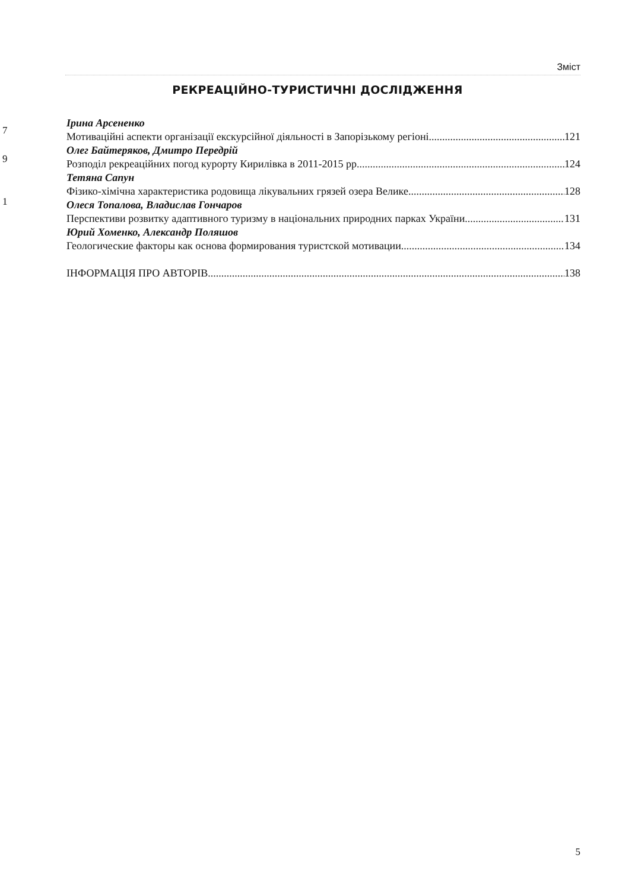Зміст
РЕКРЕАЦІЙНО-ТУРИСТИЧНІ ДОСЛІДЖЕННЯ
Ірина Арсененко
Мотиваційні аспекти організації екскурсійної діяльності в Запорізькому регіоні 121
Олег Байтеряков, Дмитро Передрій
Розподіл рекреаційних погод курорту Кирилівка в 2011-2015 рр. 124
Тетяна Сапун
Фізико-хімічна характеристика родовища лікувальних грязей озера Велике 128
Олеся Топалова, Владислав Гончаров
Перспективи розвитку адаптивного туризму в національних природних парках України 131
Юрий Хоменко, Александр Поляшов
Геологические факторы как основа формирования туристской мотивации 134
ІНФОРМАЦІЯ ПРО АВТОРІВ 138
7
9
1
5